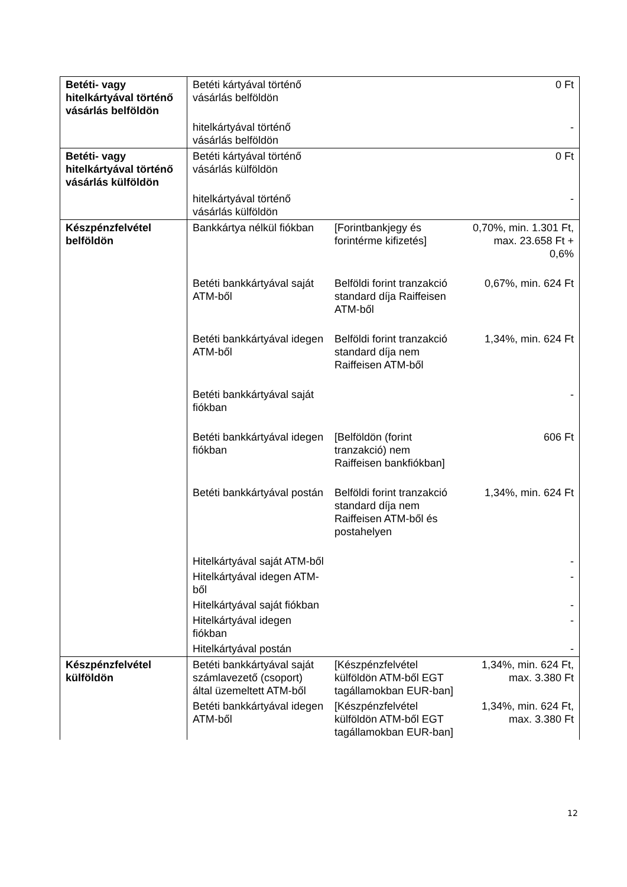| Betéti- vagy hitelkártyával történő vásárlás belföldön | Betéti kártyával történő vásárlás belföldön | | 0 Ft |
| | hitelkártyával történő vásárlás belföldön | | - |
| Betéti- vagy hitelkártyával történő vásárlás külföldön | Betéti kártyával történő vásárlás külföldön | | 0 Ft |
| | hitelkártyával történő vásárlás külföldön | | - |
| Készpénzfelvétel belföldön | Bankkártya nélkül fiókban | [Forintbankjegy és forintérme kifizetés] | 0,70%, min. 1.301 Ft, max. 23.658 Ft + 0,6% |
| | Betéti bankkártyával saját ATM-ből | Belföldi forint tranzakció standard díja Raiffeisen ATM-ből | 0,67%, min. 624 Ft |
| | Betéti bankkártyával idegen ATM-ből | Belföldi forint tranzakció standard díja nem Raiffeisen ATM-ből | 1,34%, min. 624 Ft |
| | Betéti bankkártyával saját fiókban | | - |
| | Betéti bankkártyával idegen fiókban | [Belföldön (forint tranzakció) nem Raiffeisen bankfiókban] | 606 Ft |
| | Betéti bankkártyával postán | Belföldi forint tranzakció standard díja nem Raiffeisen ATM-ből és postahelyen | 1,34%, min. 624 Ft |
| | Hitelkártyával saját ATM-ből | | - |
| | Hitelkártyával idegen ATM-ből | | - |
| | Hitelkártyával saját fiókban | | - |
| | Hitelkártyával idegen fiókban | | - |
| | Hitelkártyával postán | | - |
| Készpénzfelvétel külföldön | Betéti bankkártyával saját számlavezető (csoport) által üzemeltett ATM-ből | [Készpénzfelvétel külföldön ATM-ből EGT tagállamokban EUR-ban] | 1,34%, min. 624 Ft, max. 3.380 Ft |
| | Betéti bankkártyával idegen ATM-ből | [Készpénzfelvétel külföldön ATM-ből EGT tagállamokban EUR-ban] | 1,34%, min. 624 Ft, max. 3.380 Ft |
12